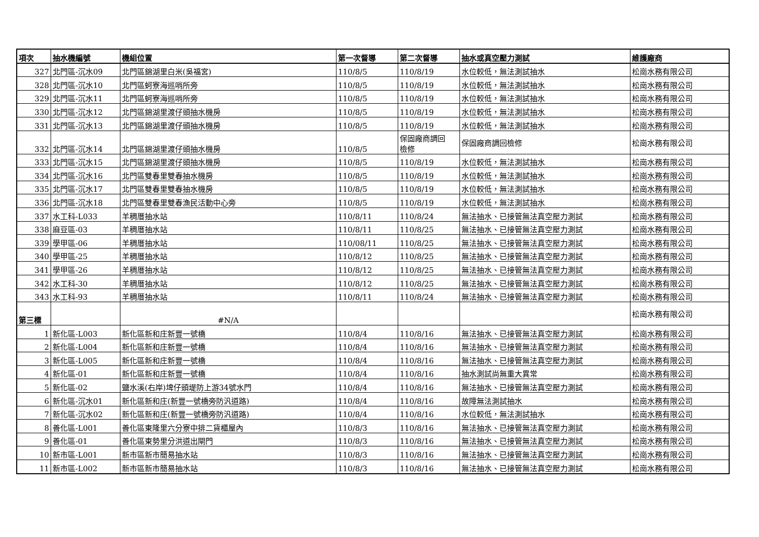| 項次 | 抽水機編號 | 機組位置 | 第一次督導 | 第二次督導 | 抽水或真空壓力測試 | 維護廠商 |
| --- | --- | --- | --- | --- | --- | --- |
| 327 | 北門區-沉水09 | 北門區錦湖里白米(吳福宮) | 110/8/5 | 110/8/19 | 水位較低，無法測試抽水 | 松崗水務有限公司 |
| 328 | 北門區-沉水10 | 北門區蚵寮海巡哨所旁 | 110/8/5 | 110/8/19 | 水位較低，無法測試抽水 | 松崗水務有限公司 |
| 329 | 北門區-沉水11 | 北門區蚵寮海巡哨所旁 | 110/8/5 | 110/8/19 | 水位較低，無法測試抽水 | 松崗水務有限公司 |
| 330 | 北門區-沉水12 | 北門區錦湖里渡仔頭抽水機房 | 110/8/5 | 110/8/19 | 水位較低，無法測試抽水 | 松崗水務有限公司 |
| 331 | 北門區-沉水13 | 北門區錦湖里渡仔頭抽水機房 | 110/8/5 | 110/8/19 | 水位較低，無法測試抽水 | 松崗水務有限公司 |
| 332 | 北門區-沉水14 | 北門區錦湖里渡仔頭抽水機房 | 110/8/5 | 保固廠商調回 檢修 | 保固廠商調回檢修 | 松崗水務有限公司 |
| 333 | 北門區-沉水15 | 北門區錦湖里渡仔頭抽水機房 | 110/8/5 | 110/8/19 | 水位較低，無法測試抽水 | 松崗水務有限公司 |
| 334 | 北門區-沉水16 | 北門區雙春里雙春抽水機房 | 110/8/5 | 110/8/19 | 水位較低，無法測試抽水 | 松崗水務有限公司 |
| 335 | 北門區-沉水17 | 北門區雙春里雙春抽水機房 | 110/8/5 | 110/8/19 | 水位較低，無法測試抽水 | 松崗水務有限公司 |
| 336 | 北門區-沉水18 | 北門區雙春里雙春漁民活動中心旁 | 110/8/5 | 110/8/19 | 水位較低，無法測試抽水 | 松崗水務有限公司 |
| 337 | 水工科-L033 | 羊稠厝抽水站 | 110/8/11 | 110/8/24 | 無法抽水、已接管無法真空壓力測試 | 松崗水務有限公司 |
| 338 | 麻豆區-03 | 羊稠厝抽水站 | 110/8/11 | 110/8/25 | 無法抽水、已接管無法真空壓力測試 | 松崗水務有限公司 |
| 339 | 學甲區-06 | 羊稠厝抽水站 | 110/08/11 | 110/8/25 | 無法抽水、已接管無法真空壓力測試 | 松崗水務有限公司 |
| 340 | 學甲區-25 | 羊稠厝抽水站 | 110/8/12 | 110/8/25 | 無法抽水、已接管無法真空壓力測試 | 松崗水務有限公司 |
| 341 | 學甲區-26 | 羊稠厝抽水站 | 110/8/12 | 110/8/25 | 無法抽水、已接管無法真空壓力測試 | 松崗水務有限公司 |
| 342 | 水工科-30 | 羊稠厝抽水站 | 110/8/12 | 110/8/25 | 無法抽水、已接管無法真空壓力測試 | 松崗水務有限公司 |
| 343 | 水工科-93 | 羊稠厝抽水站 | 110/8/11 | 110/8/24 | 無法抽水、已接管無法真空壓力測試 | 松崗水務有限公司 |
| 第三標 | | #N/A | | | | 松崗水務有限公司 |
| 1 | 新化區-L003 | 新化區新和庄新豐一號橋 | 110/8/4 | 110/8/16 | 無法抽水、已接管無法真空壓力測試 | 松崗水務有限公司 |
| 2 | 新化區-L004 | 新化區新和庄新豐一號橋 | 110/8/4 | 110/8/16 | 無法抽水、已接管無法真空壓力測試 | 松崗水務有限公司 |
| 3 | 新化區-L005 | 新化區新和庄新豐一號橋 | 110/8/4 | 110/8/16 | 無法抽水、已接管無法真空壓力測試 | 松崗水務有限公司 |
| 4 | 新化區-01 | 新化區新和庄新豐一號橋 | 110/8/4 | 110/8/16 | 抽水測試尚無重大異常 | 松崗水務有限公司 |
| 5 | 新化區-02 | 鹽水溪(右岸)埤仔頭堤防上游34號水門 | 110/8/4 | 110/8/16 | 無法抽水、已接管無法真空壓力測試 | 松崗水務有限公司 |
| 6 | 新化區-沉水01 | 新化區新和庄(新豐一號橋旁防汎道路) | 110/8/4 | 110/8/16 | 故障無法測試抽水 | 松崗水務有限公司 |
| 7 | 新化區-沉水02 | 新化區新和庄(新豐一號橋旁防汎道路) | 110/8/4 | 110/8/16 | 水位較低，無法測試抽水 | 松崗水務有限公司 |
| 8 | 善化區-L001 | 善化區東隆里六分寮中排二貨櫃屋內 | 110/8/3 | 110/8/16 | 無法抽水、已接管無法真空壓力測試 | 松崗水務有限公司 |
| 9 | 善化區-01 | 善化區東勢里分洪道出閘門 | 110/8/3 | 110/8/16 | 無法抽水、已接管無法真空壓力測試 | 松崗水務有限公司 |
| 10 | 新市區-L001 | 新市區新市簡易抽水站 | 110/8/3 | 110/8/16 | 無法抽水、已接管無法真空壓力測試 | 松崗水務有限公司 |
| 11 | 新市區-L002 | 新市區新市簡易抽水站 | 110/8/3 | 110/8/16 | 無法抽水、已接管無法真空壓力測試 | 松崗水務有限公司 |